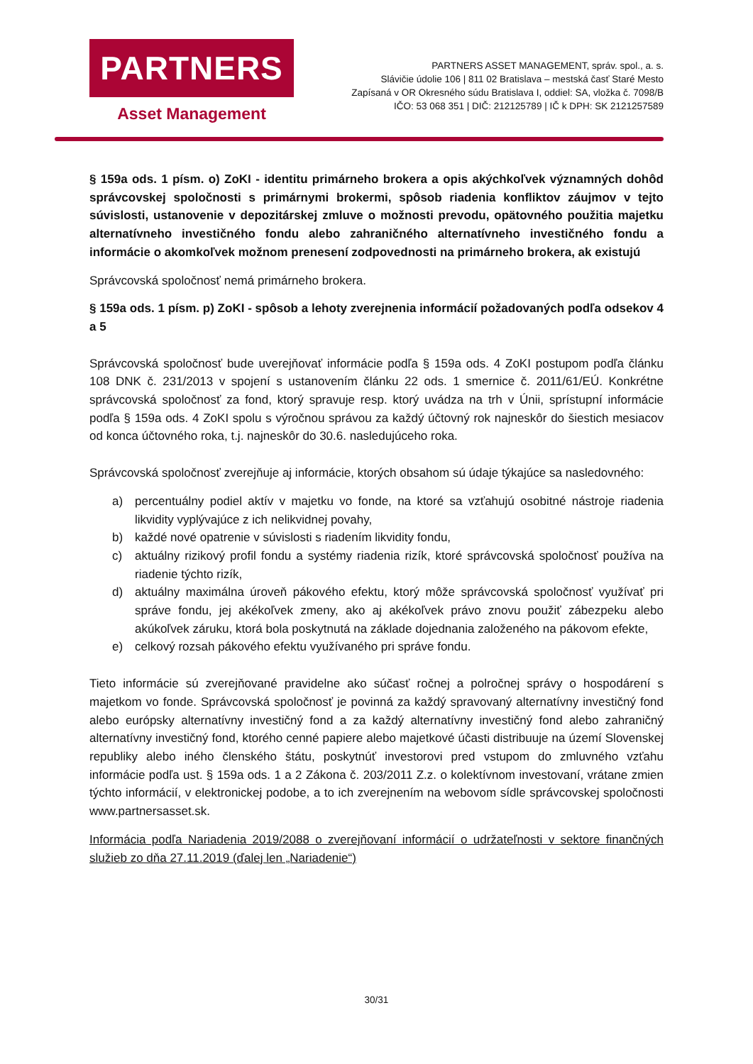PARTNERS
Asset Management
PARTNERS ASSET MANAGEMENT, správ. spol., a. s.
Slávičie údolie 106 | 811 02 Bratislava – mestská časť Staré Mesto
Zapísaná v OR Okresného súdu Bratislava I, oddiel: SA, vložka č. 7098/B
IČO: 53 068 351 | DIČ: 212125789 | IČ k DPH: SK 2121257589
§ 159a ods. 1 písm. o) ZoKI - identitu primárneho brokera a opis akýchkoľvek významných dohôd správcovskej spoločnosti s primárnymi brokermi, spôsob riadenia konfliktov záujmov v tejto súvislosti, ustanovenie v depozitárskej zmluve o možnosti prevodu, opätovného použitia majetku alternatívneho investičného fondu alebo zahraničného alternatívneho investičného fondu a informácie o akomkoľvek možnom prenesení zodpovednosti na primárneho brokera, ak existujú
Správcovská spoločnosť nemá primárneho brokera.
§ 159a ods. 1 písm. p) ZoKI - spôsob a lehoty zverejnenia informácií požadovaných podľa odsekov 4 a 5
Správcovská spoločnosť bude uverejňovať informácie podľa § 159a ods. 4 ZoKI postupom podľa článku 108 DNK č. 231/2013 v spojení s ustanovením článku 22 ods. 1 smernice č. 2011/61/EÚ. Konkrétne správcovská spoločnosť za fond, ktorý spravuje resp. ktorý uvádza na trh v Únii, sprístupní informácie podľa § 159a ods. 4 ZoKI spolu s výročnou správou za každý účtovný rok najneskôr do šiestich mesiacov od konca účtovného roka, t.j. najneskôr do 30.6. nasledujúceho roka.
Správcovská spoločnosť zverejňuje aj informácie, ktorých obsahom sú údaje týkajúce sa nasledovného:
a) percentuálny podiel aktív v majetku vo fonde, na ktoré sa vzťahujú osobitné nástroje riadenia likvidity vyplývajúce z ich nelikvidnej povahy,
b) každé nové opatrenie v súvislosti s riadením likvidity fondu,
c) aktuálny rizikový profil fondu a systémy riadenia rizík, ktoré správcovská spoločnosť používa na riadenie týchto rizík,
d) aktuálny maximálna úroveň pákového efektu, ktorý môže správcovská spoločnosť využívať pri správe fondu, jej akékoľvek zmeny, ako aj akékoľvek právo znovu použiť zábezpeku alebo akúkoľvek záruku, ktorá bola poskytnutá na základe dojednania založeného na pákovom efekte,
e) celkový rozsah pákového efektu využívaného pri správe fondu.
Tieto informácie sú zverejňované pravidelne ako súčasť ročnej a polročnej správy o hospodárení s majetkom vo fonde. Správcovská spoločnosť je povinná za každý spravovaný alternatívny investičný fond alebo európsky alternatívny investičný fond a za každý alternatívny investičný fond alebo zahraničný alternatívny investičný fond, ktorého cenné papiere alebo majetkové účasti distribuuje na území Slovenskej republiky alebo iného členského štátu, poskytnúť investorovi pred vstupom do zmluvného vzťahu informácie podľa ust. § 159a ods. 1 a 2 Zákona č. 203/2011 Z.z. o kolektívnom investovaní, vrátane zmien týchto informácií, v elektronickej podobe, a to ich zverejnením na webovom sídle správcovskej spoločnosti www.partnersasset.sk.
Informácia podľa Nariadenia 2019/2088 o zverejňovaní informácií o udržateľnosti v sektore finančných služieb zo dňa 27.11.2019 (ďalej len „Nariadenie“)
30/31